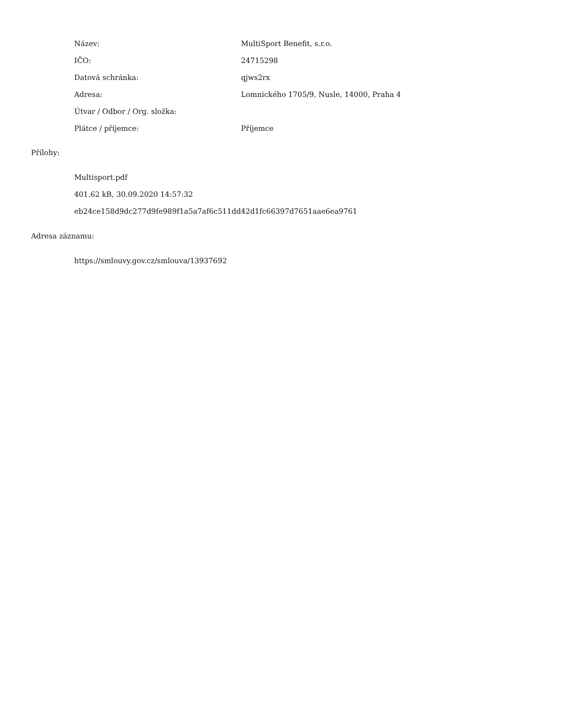| Název: | MultiSport Benefit, s.r.o. |
| IČO: | 24715298 |
| Datová schránka: | qjws2rx |
| Adresa: | Lomnického 1705/9, Nusle, 14000, Praha 4 |
| Útvar / Odbor / Org. složka: | |
| Plátce / příjemce: | Příjemce |
Přílohy:
Multisport.pdf
401.62 kB, 30.09.2020 14:57:32
eb24ce158d9dc277d9fe989f1a5a7af6c511dd42d1fc66397d7651aae6ea9761
Adresa záznamu:
https://smlouvy.gov.cz/smlouva/13937692